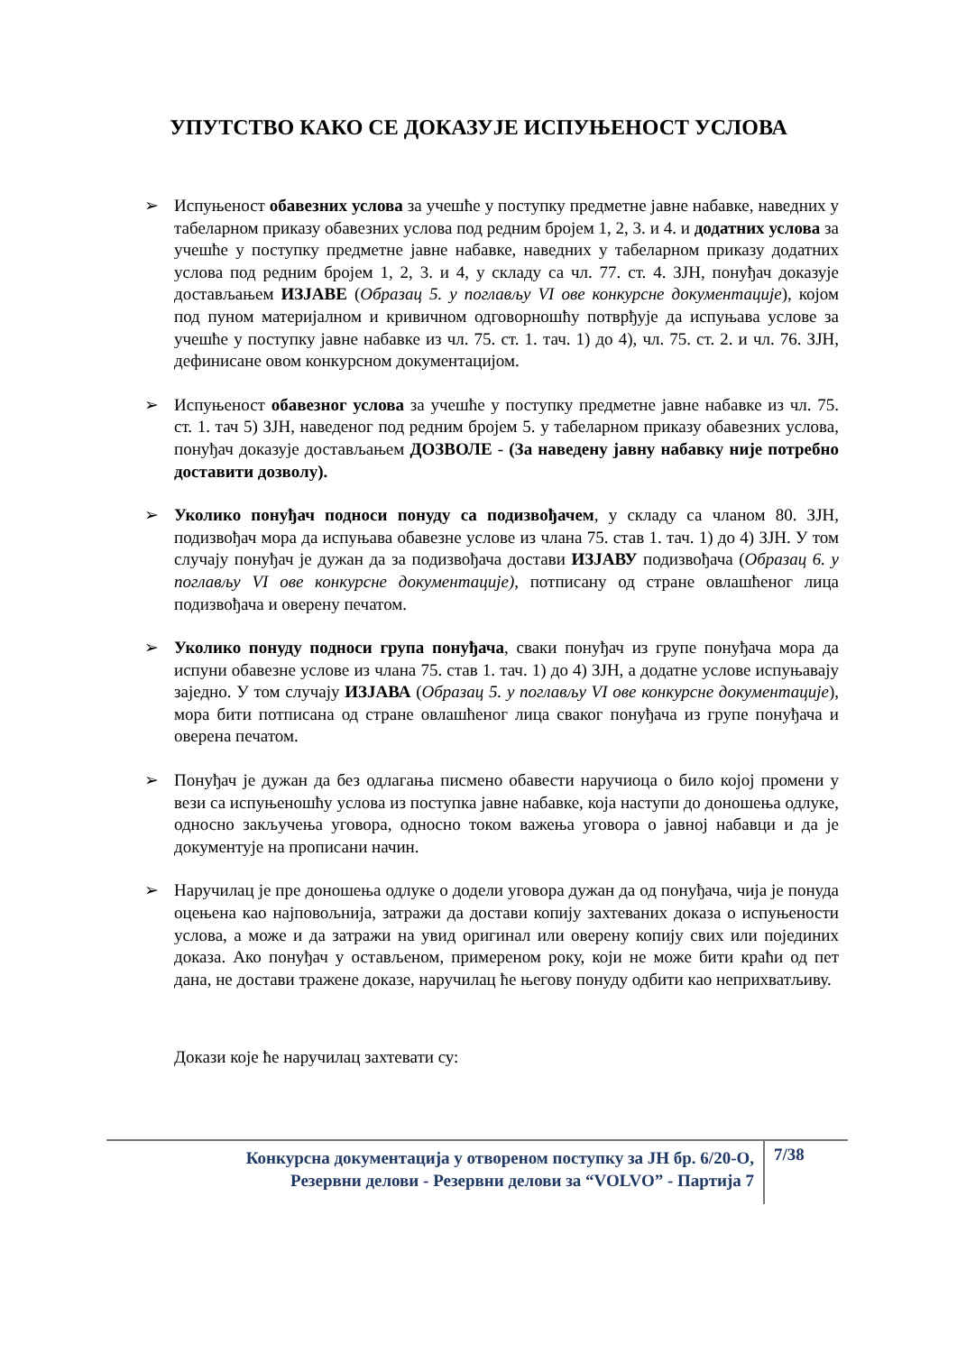УПУТСТВО КАКО СЕ ДОКАЗУЈЕ ИСПУЊЕНОСТ УСЛОВА
➢ Испуњеност обавезних услова за учешће у поступку предметне јавне набавке, наведних у табеларном приказу обавезних услова под редним бројем 1, 2, 3. и 4. и додатних услова за учешће у поступку предметне јавне набавке, наведних у табеларном приказу додатних услова под редним бројем 1, 2, 3. и 4, у складу са чл. 77. ст. 4. ЗЈН, понуђач доказује достављањем ИЗЈАВЕ (Образац 5. у поглављу VI ове конкурсне документације), којом под пуном материјалном и кривичном одговорношћу потврђује да испуњава услове за учешће у поступку јавне набавке из чл. 75. ст. 1. тач. 1) до 4), чл. 75. ст. 2. и чл. 76. ЗЈН, дефинисане овом конкурсном документацијом.
➢ Испуњеност обавезног услова за учешће у поступку предметне јавне набавке из чл. 75. ст. 1. тач 5) ЗЈН, наведеног под редним бројем 5. у табеларном приказу обавезних услова, понуђач доказује достављањем ДОЗВОЛЕ - (За наведену јавну набавку није потребно доставити дозволу).
➢ Уколико понуђач подноси понуду са подизвођачем, у складу са чланом 80. ЗЈН, подизвођач мора да испуњава обавезне услове из члана 75. став 1. тач. 1) до 4) ЗЈН. У том случају понуђач је дужан да за подизвођача достави ИЗЈАВУ подизвођача (Образац 6. у поглављу VI ове конкурсне документације), потписану од стране овлашћеног лица подизвођача и оверену печатом.
➢ Уколико понуду подноси група понуђача, сваки понуђач из групе понуђача мора да испуни обавезне услове из члана 75. став 1. тач. 1) до 4) ЗЈН, а додатне услове испуњавају заједно. У том случају ИЗЈАВА (Образац 5. у поглављу VI ове конкурсне документације), мора бити потписана од стране овлашћеног лица сваког понуђача из групе понуђача и оверена печатом.
➢ Понуђач је дужан да без одлагања писмено обавести наручиоца о било којој промени у вези са испуњеношћу услова из поступка јавне набавке, која наступи до доношења одлуке, односно закључења уговора, односно током важења уговора о јавној набавци и да је документује на прописани начин.
➢ Наручилац је пре доношења одлуке о додели уговора дужан да од понуђача, чија је понуда оцењена као најповољнија, затражи да достави копију захтеваних доказа о испуњености услова, а може и да затражи на увид оригинал или оверену копију свих или појединих доказа. Ако понуђач у остављеном, примереном року, који не може бити краћи од пет дана, не достави тражене доказе, наручилац ће његову понуду одбити као неприхватљиву.
Докази које ће наручилац захтевати су:
Конкурсна документација у отвореном поступку за ЈН бр. 6/20-О,
Резервни делови - Резервни делови за “VOLVO” - Партија 7
7/38